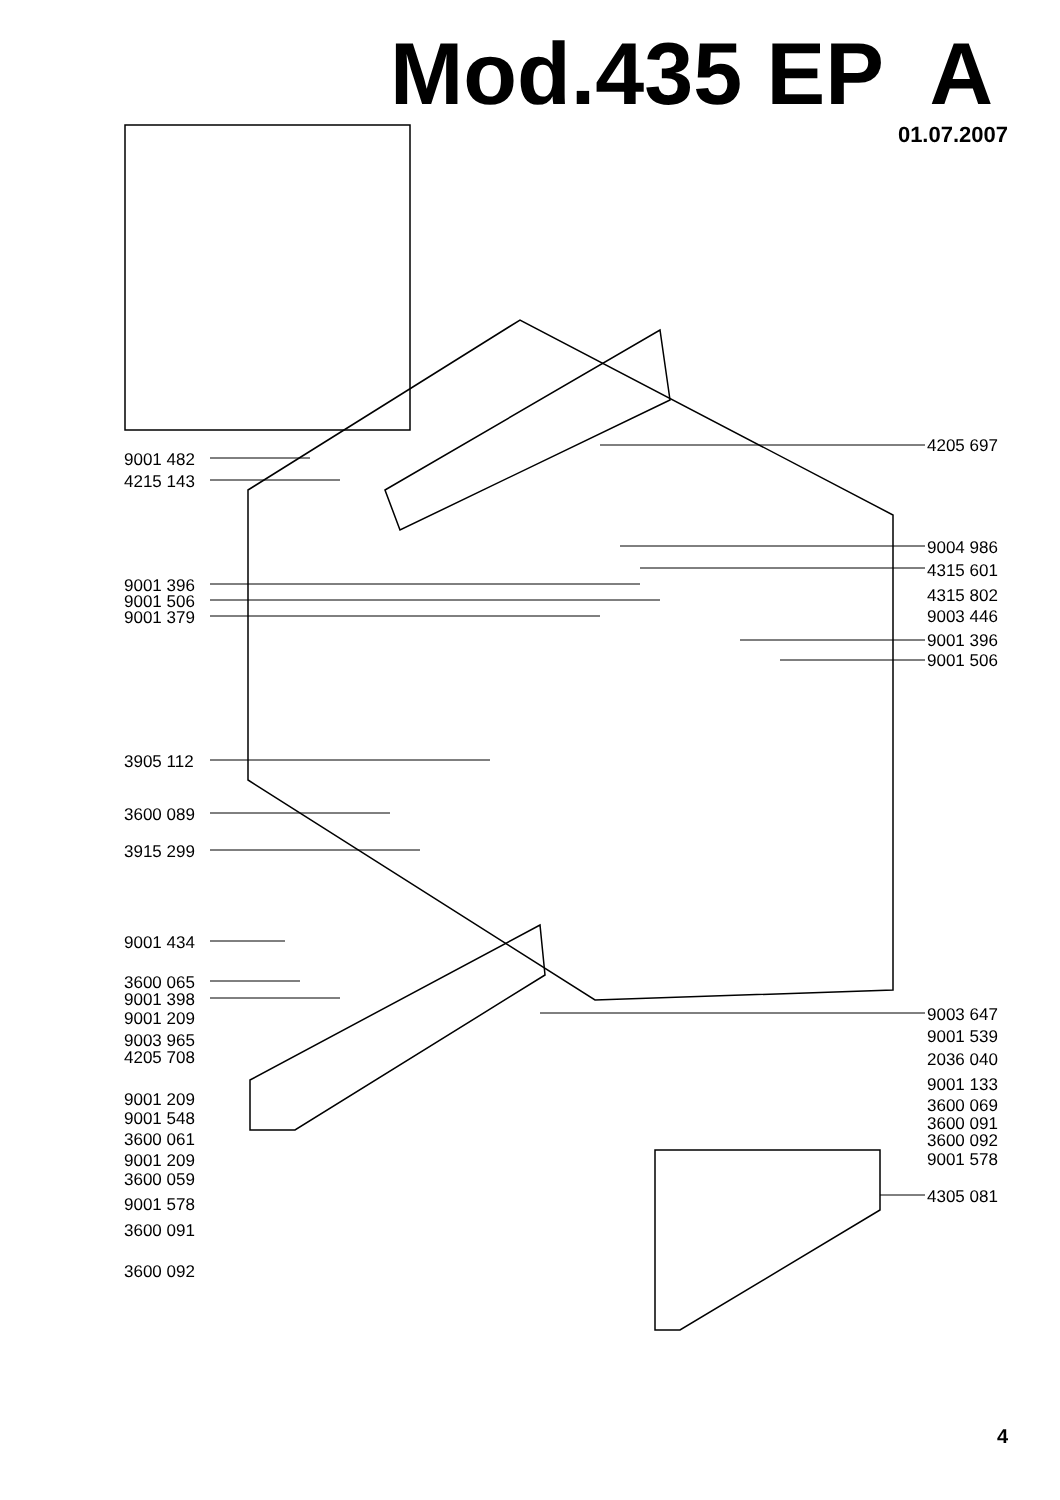Mod.435 EP A 01.07.2007
9001 482
4215 143
9001 396
9001 506
9001 379
3905 112
3600 089
3915 299
9001 434
3600 065
9001 398
9001 209
9003 965
4205 708
9001 209
9001 548
3600 061
9001 209
3600 059
9001 578
3600 091
3600 092
4205 697
9004 986
4315 601
4315 802
9003 446
9001 396
9001 506
9003 647
9001 539
2036 040
9001 133
3600 069
3600 091
3600 092
9001 578
4305 081
4